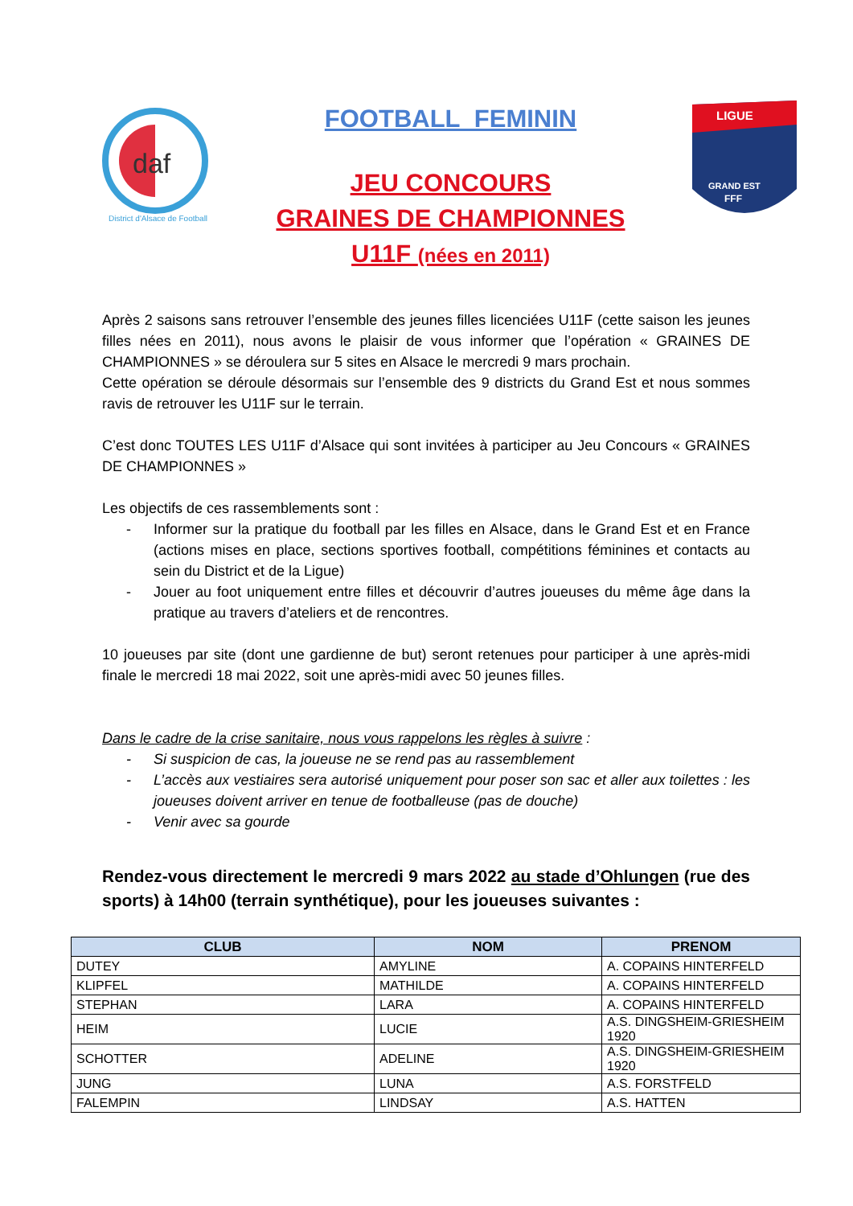daf
District d'Alsace de Football
FOOTBALL FEMININ
JEU CONCOURS
GRAINES DE CHAMPIONNES
U11F (nées en 2011)
LIGUE
GRAND EST
FFF
Après 2 saisons sans retrouver l’ensemble des jeunes filles licenciées U11F (cette saison les jeunes filles nées en 2011), nous avons le plaisir de vous informer que l’opération « GRAINES DE CHAMPIONNES » se déroulera sur 5 sites en Alsace le mercredi 9 mars prochain.
Cette opération se déroule désormais sur l’ensemble des 9 districts du Grand Est et nous sommes ravis de retrouver les U11F sur le terrain.
C’est donc TOUTES LES U11F d’Alsace qui sont invitées à participer au Jeu Concours « GRAINES DE CHAMPIONNES »
Les objectifs de ces rassemblements sont :
- Informer sur la pratique du football par les filles en Alsace, dans le Grand Est et en France (actions mises en place, sections sportives football, compétitions féminines et contacts au sein du District et de la Ligue)
- Jouer au foot uniquement entre filles et découvrir d’autres joueuses du même âge dans la pratique au travers d’ateliers et de rencontres.
10 joueuses par site (dont une gardienne de but) seront retenues pour participer à une après-midi finale le mercredi 18 mai 2022, soit une après-midi avec 50 jeunes filles.
Dans le cadre de la crise sanitaire, nous vous rappelons les règles à suivre :
- Si suspicion de cas, la joueuse ne se rend pas au rassemblement
- L’accès aux vestiaires sera autorisé uniquement pour poser son sac et aller aux toilettes : les joueuses doivent arriver en tenue de footballeuse (pas de douche)
- Venir avec sa gourde
Rendez-vous directement le mercredi 9 mars 2022 au stade d’Ohlungen (rue des sports) à 14h00 (terrain synthétique), pour les joueuses suivantes :
| CLUB | NOM | PRENOM |
| --- | --- | --- |
| DUTEY | AMYLINE | A. COPAINS HINTERFELD |
| KLIPFEL | MATHILDE | A. COPAINS HINTERFELD |
| STEPHAN | LARA | A. COPAINS HINTERFELD |
| HEIM | LUCIE | A.S. DINGSHEIM-GRIESHEIM 1920 |
| SCHOTTER | ADELINE | A.S. DINGSHEIM-GRIESHEIM 1920 |
| JUNG | LUNA | A.S. FORSTFELD |
| FALEMPIN | LINDSAY | A.S. HATTEN |